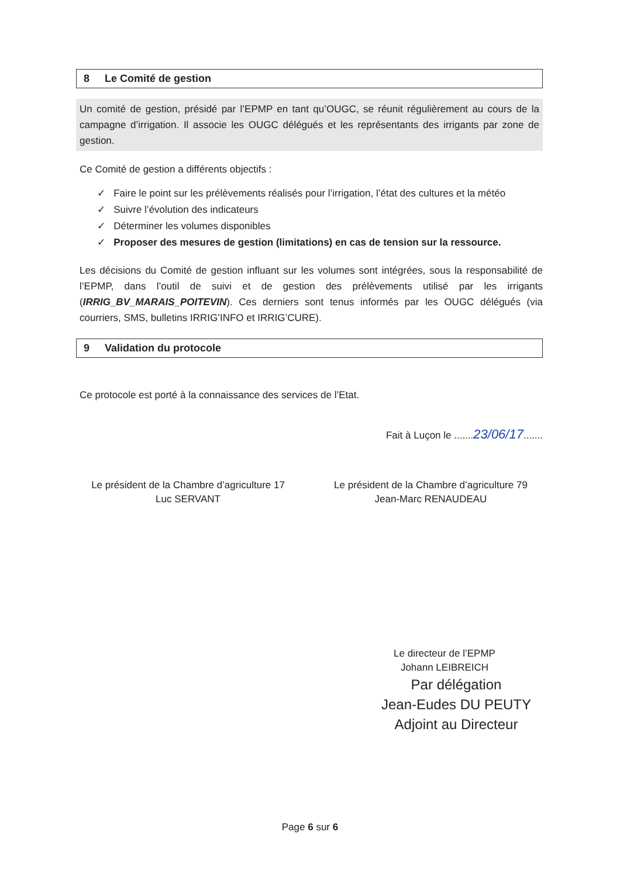8 Le Comité de gestion
Un comité de gestion, présidé par l’EPMP en tant qu’OUGC, se réunit régulièrement au cours de la campagne d’irrigation. Il associe les OUGC délégués et les représentants des irrigants par zone de gestion.
Ce Comité de gestion a différents objectifs :
✓ Faire le point sur les prélèvements réalisés pour l’irrigation, l’état des cultures et la météo
✓ Suivre l’évolution des indicateurs
✓ Déterminer les volumes disponibles
✓ Proposer des mesures de gestion (limitations) en cas de tension sur la ressource.
Les décisions du Comité de gestion influant sur les volumes sont intégrées, sous la responsabilité de l’EPMP, dans l’outil de suivi et de gestion des prélèvements utilisé par les irrigants (IRRIG_BV_MARAIS_POITEVIN). Ces derniers sont tenus informés par les OUGC délégués (via courriers, SMS, bulletins IRRIG’INFO et IRRIG’CURE).
9 Validation du protocole
Ce protocole est porté à la connaissance des services de l’Etat.
Fait à Luçon le .......23/06/17.......
Le président de la Chambre d’agriculture 17
Luc SERVANT
Le président de la Chambre d’agriculture 79
Jean-Marc RENAUDEAU
Le directeur de l’EPMP
Johann LEIBREICH
Par délégation
Jean-Eudes DU PEUTY
Adjoint au Directeur
Page 6 sur 6